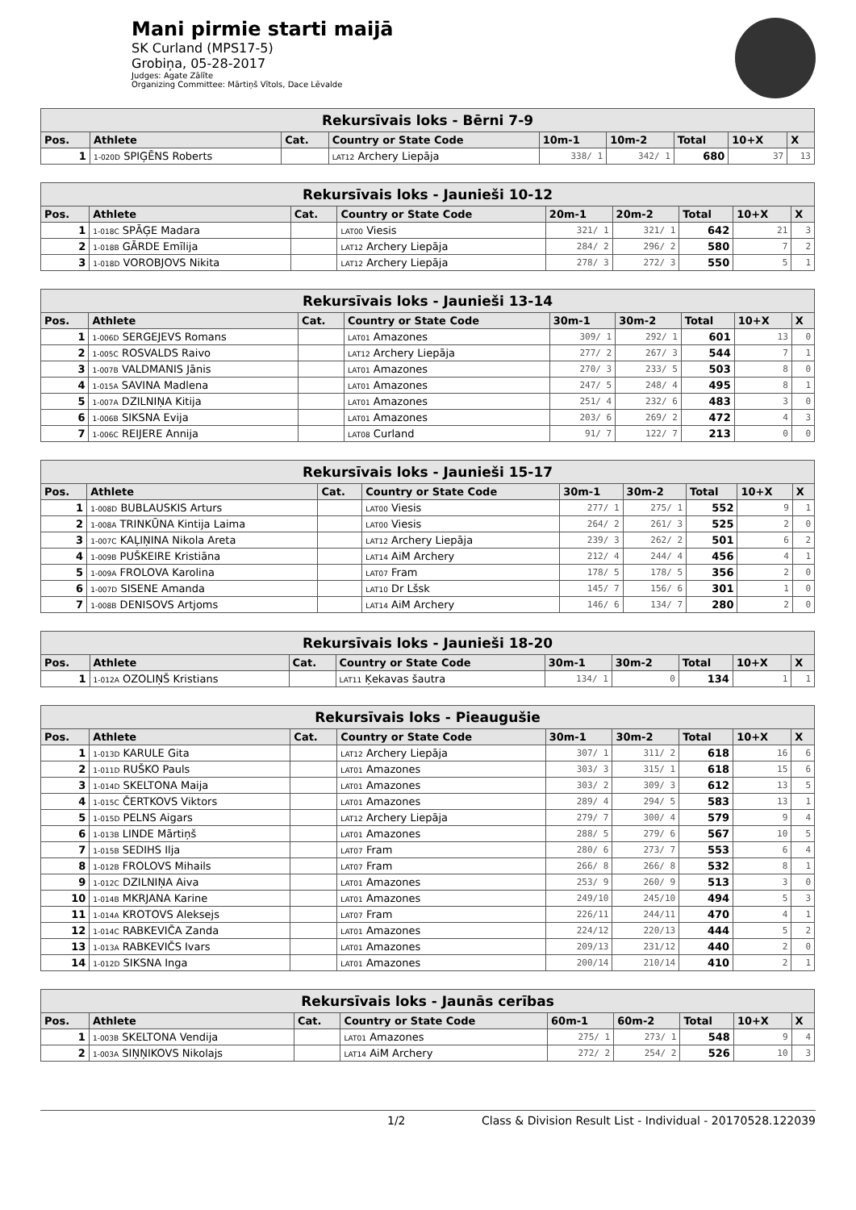Mani pirmie starti maijā
SK Curland (MPS17-5)
Grobiņa, 05-28-2017
Judges: Agate Zālīte
Organizing Committee: Mārtiņš Vītols, Dace Lēvalde
| Rekursīvais loks - Bērni 7-9 | | | | | | | | |
| --- | --- | --- | --- | --- | --- | --- | --- | --- |
| Pos. | Athlete | Cat. | Country or State Code | 10m-1 | 10m-2 | Total | 10+X | X |
| 1 | 1-020D SPIĢĒNS Roberts | | LAT12 Archery Liepāja | 338/ 1 | 342/ 1 | 680 | 37 | 13 |
| Rekursīvais loks - Jaunieši 10-12 | | | | | | | | |
| --- | --- | --- | --- | --- | --- | --- | --- | --- |
| Pos. | Athlete | Cat. | Country or State Code | 20m-1 | 20m-2 | Total | 10+X | X |
| 1 | 1-018C SPĀĢE Madara | | LAT00 Viesis | 321/ 1 | 321/ 1 | 642 | 21 | 3 |
| 2 | 1-018B GĀRDE Emīlija | | LAT12 Archery Liepāja | 284/ 2 | 296/ 2 | 580 | 7 | 2 |
| 3 | 1-018D VOROBJOVS Nikita | | LAT12 Archery Liepāja | 278/ 3 | 272/ 3 | 550 | 5 | 1 |
| Rekursīvais loks - Jaunieši 13-14 | | | | | | | | |
| --- | --- | --- | --- | --- | --- | --- | --- | --- |
| Pos. | Athlete | Cat. | Country or State Code | 30m-1 | 30m-2 | Total | 10+X | X |
| 1 | 1-006D SERGEJEVS Romans | | LAT01 Amazones | 309/ 1 | 292/ 1 | 601 | 13 | 0 |
| 2 | 1-005C ROSVALDS Raivo | | LAT12 Archery Liepāja | 277/ 2 | 267/ 3 | 544 | 7 | 1 |
| 3 | 1-007B VALDMANIS Jānis | | LAT01 Amazones | 270/ 3 | 233/ 5 | 503 | 8 | 0 |
| 4 | 1-015A SAVINA Madlena | | LAT01 Amazones | 247/ 5 | 248/ 4 | 495 | 8 | 1 |
| 5 | 1-007A DZILNIŅA Kitija | | LAT01 Amazones | 251/ 4 | 232/ 6 | 483 | 3 | 0 |
| 6 | 1-006B SIKSNA Evija | | LAT01 Amazones | 203/ 6 | 269/ 2 | 472 | 4 | 3 |
| 7 | 1-006C REIJERE Annija | | LAT08 Curland | 91/ 7 | 122/ 7 | 213 | 0 | 0 |
| Rekursīvais loks - Jaunieši 15-17 | | | | | | | | |
| --- | --- | --- | --- | --- | --- | --- | --- | --- |
| Pos. | Athlete | Cat. | Country or State Code | 30m-1 | 30m-2 | Total | 10+X | X |
| 1 | 1-008D BUBLAUSKIS Arturs | | LAT00 Viesis | 277/ 1 | 275/ 1 | 552 | 9 | 1 |
| 2 | 1-008A TRINKŪNA Kintija Laima | | LAT00 Viesis | 264/ 2 | 261/ 3 | 525 | 2 | 0 |
| 3 | 1-007C KAĻIŅINA Nikola Areta | | LAT12 Archery Liepāja | 239/ 3 | 262/ 2 | 501 | 6 | 2 |
| 4 | 1-009B PUŠKEIRE Kristiāna | | LAT14 AiM Archery | 212/ 4 | 244/ 4 | 456 | 4 | 1 |
| 5 | 1-009A FROLOVA Karolina | | LAT07 Fram | 178/ 5 | 178/ 5 | 356 | 2 | 0 |
| 6 | 1-007D SISENE Amanda | | LAT10 Dr Lšsk | 145/ 7 | 156/ 6 | 301 | 1 | 0 |
| 7 | 1-008B DENISOVS Artjoms | | LAT14 AiM Archery | 146/ 6 | 134/ 7 | 280 | 2 | 0 |
| Rekursīvais loks - Jaunieši 18-20 | | | | | | | | |
| --- | --- | --- | --- | --- | --- | --- | --- | --- |
| Pos. | Athlete | Cat. | Country or State Code | 30m-1 | 30m-2 | Total | 10+X | X |
| 1 | 1-012A OZOLIŅŠ Kristians | | LAT11 Ķekavas šautra | 134/ 1 | 0 | 134 | 1 | 1 |
| Rekursīvais loks - Pieaugušie | | | | | | | | |
| --- | --- | --- | --- | --- | --- | --- | --- | --- |
| Pos. | Athlete | Cat. | Country or State Code | 30m-1 | 30m-2 | Total | 10+X | X |
| 1 | 1-013D KARULE Gita | | LAT12 Archery Liepāja | 307/ 1 | 311/ 2 | 618 | 16 | 6 |
| 2 | 1-011D RUŠKO Pauls | | LAT01 Amazones | 303/ 3 | 315/ 1 | 618 | 15 | 6 |
| 3 | 1-014D SKELTONA Maija | | LAT01 Amazones | 303/ 2 | 309/ 3 | 612 | 13 | 5 |
| 4 | 1-015C ČERTKOVS Viktors | | LAT01 Amazones | 289/ 4 | 294/ 5 | 583 | 13 | 1 |
| 5 | 1-015D PELNS Aigars | | LAT12 Archery Liepāja | 279/ 7 | 300/ 4 | 579 | 9 | 4 |
| 6 | 1-013B LINDE Mārtiņš | | LAT01 Amazones | 288/ 5 | 279/ 6 | 567 | 10 | 5 |
| 7 | 1-015B SEDIHS Ilja | | LAT07 Fram | 280/ 6 | 273/ 7 | 553 | 6 | 4 |
| 8 | 1-012B FROLOVS Mihails | | LAT07 Fram | 266/ 8 | 266/ 8 | 532 | 8 | 1 |
| 9 | 1-012C DZILNIŅA Aiva | | LAT01 Amazones | 253/ 9 | 260/ 9 | 513 | 3 | 0 |
| 10 | 1-014B MKRJANA Karine | | LAT01 Amazones | 249/10 | 245/10 | 494 | 5 | 3 |
| 11 | 1-014A KROTOVS Aleksejs | | LAT07 Fram | 226/11 | 244/11 | 470 | 4 | 1 |
| 12 | 1-014C RABKEVIČA Zanda | | LAT01 Amazones | 224/12 | 220/13 | 444 | 5 | 2 |
| 13 | 1-013A RABKEVIČS Ivars | | LAT01 Amazones | 209/13 | 231/12 | 440 | 2 | 0 |
| 14 | 1-012D SIKSNA Inga | | LAT01 Amazones | 200/14 | 210/14 | 410 | 2 | 1 |
| Rekursīvais loks - Jaunās cerības | | | | | | | | |
| --- | --- | --- | --- | --- | --- | --- | --- | --- |
| Pos. | Athlete | Cat. | Country or State Code | 60m-1 | 60m-2 | Total | 10+X | X |
| 1 | 1-003B SKELTONA Vendija | | LAT01 Amazones | 275/ 1 | 273/ 1 | 548 | 9 | 4 |
| 2 | 1-003A SIŅŅIKOVS Nikolajs | | LAT14 AiM Archery | 272/ 2 | 254/ 2 | 526 | 10 | 3 |
1/2 Class & Division Result List - Individual - 20170528.122039